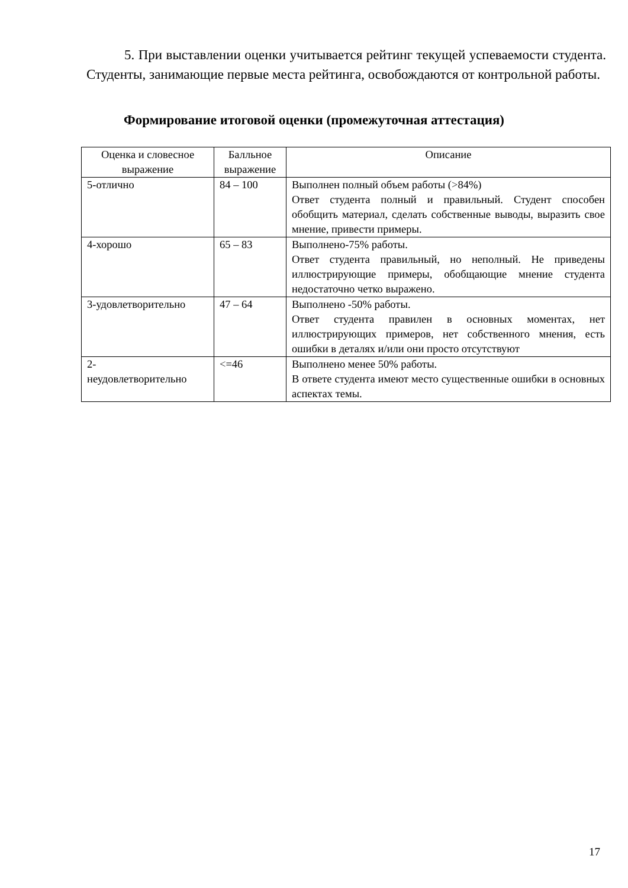5. При выставлении оценки учитывается рейтинг текущей успеваемости студента. Студенты, занимающие первые места рейтинга, освобождаются от контрольной работы.
Формирование итоговой оценки (промежуточная аттестация)
| Оценка и словесное выражение | Балльное выражение | Описание |
| --- | --- | --- |
| 5-отлично | 84 – 100 | Выполнен полный объем работы (>84%) Ответ студента полный и правильный. Студент способен обобщить материал, сделать собственные выводы, выразить свое мнение, привести примеры. |
| 4-хорошо | 65 – 83 | Выполнено-75% работы. Ответ студента правильный, но неполный. Не приведены иллюстрирующие примеры, обобщающие мнение студента недостаточно четко выражено. |
| 3-удовлетворительно | 47 – 64 | Выполнено -50% работы. Ответ студента правилен в основных моментах, нет иллюстрирующих примеров, нет собственного мнения, есть ошибки в деталях и/или они просто отсутствуют |
| 2- неудовлетворительно | <=46 | Выполнено менее 50% работы. В ответе студента имеют место существенные ошибки в основных аспектах темы. |
17